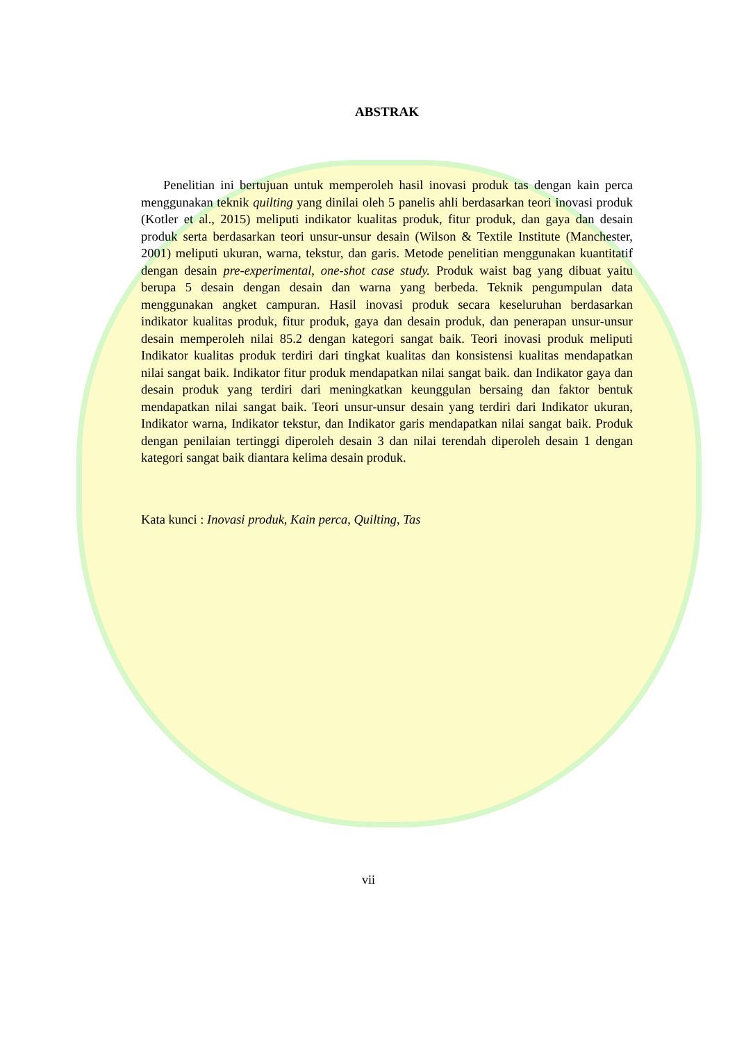ABSTRAK
Penelitian ini bertujuan untuk memperoleh hasil inovasi produk tas dengan kain perca menggunakan teknik quilting yang dinilai oleh 5 panelis ahli berdasarkan teori inovasi produk (Kotler et al., 2015) meliputi indikator kualitas produk, fitur produk, dan gaya dan desain produk serta berdasarkan teori unsur-unsur desain (Wilson & Textile Institute (Manchester, 2001) meliputi ukuran, warna, tekstur, dan garis. Metode penelitian menggunakan kuantitatif dengan desain pre-experimental, one-shot case study. Produk waist bag yang dibuat yaitu berupa 5 desain dengan desain dan warna yang berbeda. Teknik pengumpulan data menggunakan angket campuran. Hasil inovasi produk secara keseluruhan berdasarkan indikator kualitas produk, fitur produk, gaya dan desain produk, dan penerapan unsur-unsur desain memperoleh nilai 85.2 dengan kategori sangat baik. Teori inovasi produk meliputi Indikator kualitas produk terdiri dari tingkat kualitas dan konsistensi kualitas mendapatkan nilai sangat baik. Indikator fitur produk mendapatkan nilai sangat baik. dan Indikator gaya dan desain produk yang terdiri dari meningkatkan keunggulan bersaing dan faktor bentuk mendapatkan nilai sangat baik. Teori unsur-unsur desain yang terdiri dari Indikator ukuran, Indikator warna, Indikator tekstur, dan Indikator garis mendapatkan nilai sangat baik. Produk dengan penilaian tertinggi diperoleh desain 3 dan nilai terendah diperoleh desain 1 dengan kategori sangat baik diantara kelima desain produk.
Kata kunci : Inovasi produk, Kain perca, Quilting, Tas
vii